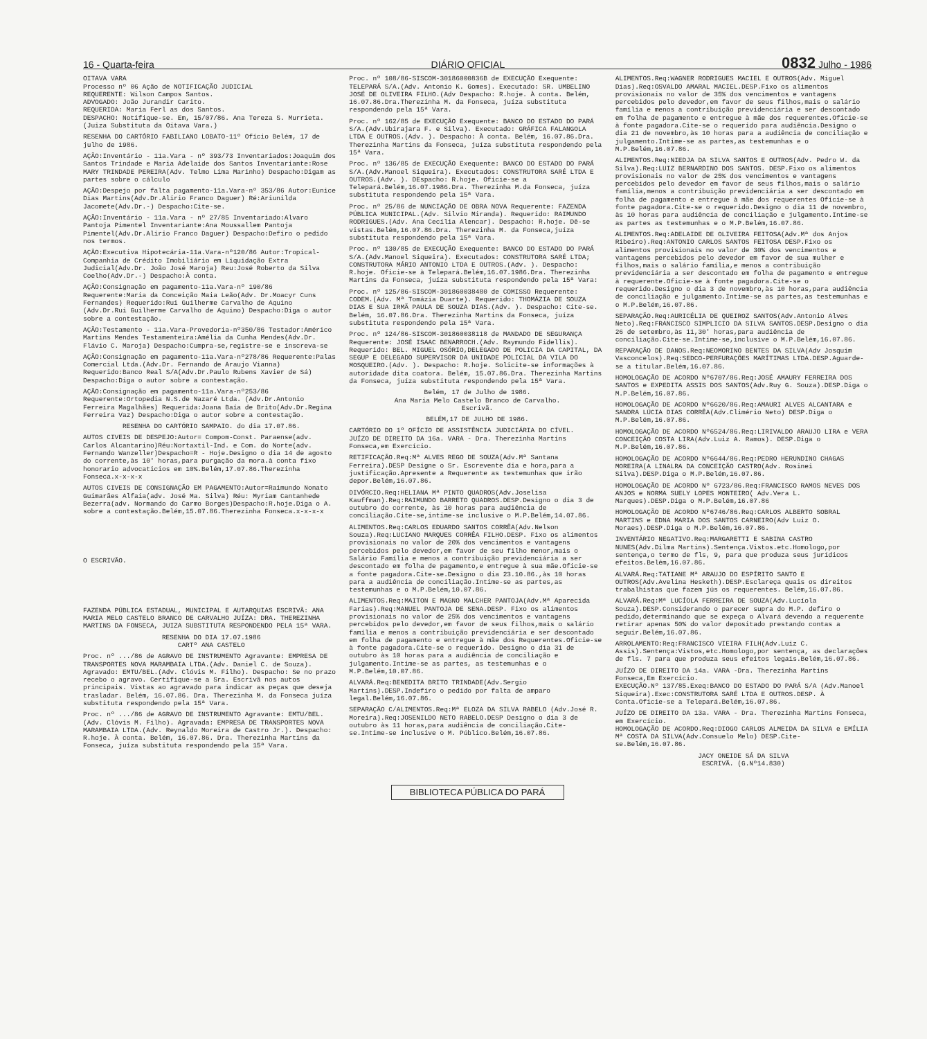16 - Quarta-feira DIÁRIO OFICIAL 0832 Julho - 1986
OITAVA VARA
Processo nº 06 Ação de NOTIFICAÇÃO JUDICIAL
REQUERENTE: Wilson Campos Santos.
ADVOGADO: João Jurandir Carito.
REQUERIDA: Maria Ferl as dos Santos.
DESPACHO: Notifique-se. Em, 15/07/86. Ana Tereza S. Murrieta. (Juiza Substituta da Oitava Vara.)
RESENHA DO CARTÓRIO FABILIANO LOBATO-11º Ofício Belém, 17 de julho de 1986.
AÇÃO:Inventário - 11a.Vara - nº 393/73 Inventariados:Joaquim dos Santos Trindade e Maria Adelaide dos Santos Inventariante:Rose MARY TRINDADE PEREIRA(Adv. Telmo Lima Marinho) Despacho:Digam as partes sobre o cálculo
AÇÃO:Despejo por falta pagamento-11a.Vara-nº 353/86 Autor:Eunice Dias Martins(Adv.Dr.Alirio Franco Daguer) Ré:Ariunilda Jacomete(Adv.Dr.-) Despacho:Cite-se.
AÇÃO:Inventário - 11a.Vara - nº 27/85 Inventariado:Alvaro Pantoja Pimentel Inventariante:Ana Moussallem Pantoja Pimentel(Adv.Dr.Alirio Franco Daguer) Despacho:Defiro o pedido nos termos.
AÇÃO:Executiva Hipotecária-11a.Vara-nº120/86 Autor:Tropical-Companhia de Crédito Imobiliário em Liquidação Extra Judicial(Adv.Dr. João José Maroja) Reu:José Roberto da Silva Coelho(Adv.Dr.-) Despacho:À conta.
AÇÃO:Consignação em pagamento-11a.Vara-nº 190/86 Requerente:Maria da Conceição Maia Leão(Adv. Dr.Moacyr Cuns Fernandes) Requerido:Rui Guilherme Carvalho de Aquino (Adv.Dr.Rui Guilherme Carvalho de Aquino) Despacho:Diga o autor sobre a contestação.
AÇÃO:Testamento - 11a.Vara-Provedoria-nº350/86 Testador:Américo Martins Mendes Testamenteira:Amélia da Cunha Mendes(Adv.Dr. Flávio C. Maroja) Despacho:Cumpra-se,registre-se e inscreva-se
AÇÃO:Consignação em pagamento-11a.Vara-nº278/86 Requerente:Palas Comercial Ltda.(Adv.Dr. Fernando de Araujo Vianna) Requerido:Banco Real S/A(Adv.Dr.Paulo Rubens Xavier de Sá) Despacho:Diga o autor sobre a contestação.
AÇÃO:Consignação em pagamento-11a.Vara-nº253/86 Requerente:Ortopedia N.S.de Nazaré Ltda. (Adv.Dr.Antonio Ferreira Magalhães) Requerida:Joana Baía de Brito(Adv.Dr.Regina Ferreira Vaz) Despacho:Diga o autor sobre a contestação.
RESENHA DO CARTÓRIO SAMPAIO. do dia 17.07.86.
AUTOS CIVEIS DE DESPEJO:Autor= Compom-Const. Paraense(adv. Carlos Alcantarino)Réu:Nortaxtil-Ind. e Com. do Norte(adv. Fernando Wanzeller)Despacho=R - Hoje.Designo o dia 14 de agosto do corrente,às 10' horas,para purgação da mora.à conta fixo honorario advocaticios em 10%.Belém,17.07.86.Therezinha Fonseca.x-x-x-x
AUTOS CIVEIS DE CONSIGNAÇÃO EM PAGAMENTO:Autor=Raimundo Nonato Guimarães Alfaia(adv. José Ma. Silva) Réu: Myriam Cantanhede Bezerra(adv. Normando do Carmo Borges)Despacho:R.hoje.Diga o A. sobre a contestação.Belém,15.07.86.Therezinha Fonseca.x-x-x-x
O ESCRIVÃO.
FAZENDA PÚBLICA ESTADUAL, MUNICIPAL E AUTARQUIAS ESCRIVÃ: ANA MARIA MELO CASTELO BRANCO DE CARVALHO JUÍZA: DRA. THEREZINHA MARTINS DA FONSECA, JUIZA SUBSTITUTA RESPONDENDO PELA 15ª VARA.
RESENHA DO DIA 17.07.1986
CARTº ANA CASTELO
Proc. nº .../86 de AGRAVO DE INSTRUMENTO Agravante: EMPRESA DE TRANSPORTES NOVA MARAMBAIA LTDA.(Adv. Daniel C. de Souza). Agravado: EMTU/BEL.(Adv. Clóvis M. Filho). Despacho: Se no prazo recebo o agravo. Certifique-se a Sra. Escrivã nos autos principais. Vistas ao agravado para indicar as peças que deseja trasladar. Belém, 16.07.86. Dra. Therezinha M. da Fonseca juíza substituta respondendo pela 15ª Vara.
Proc. nº .../86 de AGRAVO DE INSTRUMENTO Agravante: EMTU/BEL.(Adv. Clóvis M. Filho). Agravada: EMPRESA DE TRANSPORTES NOVA MARAMBAIA LTDA.(Adv. Reynaldo Moreira de Castro Jr.). Despacho: R.hoje. À conta. Belém, 16.07.86. Dra. Therezinha Martins da Fonseca, juíza substituta respondendo pela 15ª Vara.
Proc. nº 108/86-SISCOM-30186000836B de EXECUÇÃO Exequente: TELEPARÁ S/A.(Adv. Antonio K. Gomes). Executado: SR. UMBELINO JOSÉ DE OLIVEIRA FILHO.(Adv Despacho: R.hoje. À conta. Belém, 16.07.86.Dra.Therezinha M. da Fonseca, juíza substituta respondendo pela 15ª Vara.
Proc. nº 162/85 de EXECUÇÃO Exequente: BANCO DO ESTADO DO PARÁ S/A.(Adv.Ubirajara F. e Silva). Executado: GRÁFICA FALANGOLA LTDA E OUTROS.(Adv. ). Despacho: À conta. Belém, 16.07.86.Dra. Therezinha Martins da Fonseca, juíza substituta respondendo pela 15ª Vara.
Proc. nº 136/85 de EXECUÇÃO Exequente: BANCO DO ESTADO DO PARÁ S/A.(Adv.Manoel Siqueira). Executados: CONSTRUTORA SARÉ LTDA E OUTROS.(Adv. ). DEspacho: R.hoje. Oficie-se a Telepará.Belém,16.07.1986.Dra. Therezinha M.da Fonseca, juíza substituta respondendo pela 15ª Vara.
Proc. nº 25/86 de NUNCIAÇÃO DE OBRA NOVA Requerente: FAZENDA PÚBLICA MUNICIPAL.(Adv. Silvio Miranda). Requerido: RAIMUNDO RODRIGUES.(Adv. Ana Cecília Alencar). Despacho: R.hoje. Dê-se vistas.Belém,16.07.86.Dra. Therezinha M. da Fonseca,juíza substituta respondendo pela 15ª Vara.
Proc. nº 130/85 de EXECUÇÃO Exequente: BANCO DO ESTADO DO PARÁ S/A.(Adv.Manoel Siqueira). Executados: CONSTRUTORA SARÉ LTDA; CONSTRUTORA MÁRIO ANTONIO LTDA E OUTROS.(Adv. ). Despacho: R.hoje. Oficie-se à Telepará.Belém,16.07.1986.Dra. Therezinha Martins da Fonseca, juíza substituta respondendo pela 15ª Vara:
Proc. nº 125/86-SISCOM-301860038480 de COMISSO Requerente: CODEM.(Adv. Mª Tomázia Duarte). Requerido: THOMÁZIA DE SOUZA DIAS E SUA IRMÃ PAULA DE SOUZA DIAS.(Adv. ). Despacho: Cite-se. Belém, 16.07.86.Dra. Therezinha Martins da Fonseca, juíza substituta respondendo pela 15ª Vara.
Proc. nº 124/86-SISCOM-301860038118 de MANDADO DE SEGURANÇA Requerente: JOSÉ ISAAC BENARROCH.(Adv. Raymundo Fidellis). Requerido: BEL. MIGUEL OSÓRIO,DELEGADO DE POLICIA DA CAPITAL, DA SEGUP E DELEGADO SUPERVISOR DA UNIDADE POLICIAL DA VILA DO MOSQUEIRO.(Adv. ). Despacho: R.hoje. Solicite-se informações à autoridade dita coatora. Belém, 15.07.86.Dra. Therezinha Martins da Fonseca, juíza substituta respondendo pela 15ª Vara.
Belém, 17 de Julho de 1986.
Ana Maria Melo Castelo Branco de Carvalho.
Escrivã.
BELÉM,17 DE JULHO DE 1986.
CARTÓRIO DO 1º OFÍCIO DE ASSISTÊNCIA JUDICIÁRIA DO CÍVEL.
JUÍZO DE DIREITO DA 16a. VARA - Dra. Therezinha Martins Fonseca,em Exercício.
RETIFICAÇÃO.Req:Mª ALVES REGO DE SOUZA(Adv.Mª Santana Ferreira).DESP Designe o Sr. Escrevente dia e hora,para a justificação.Apresente a Requerente as testemunhas que irão depor.Belém,16.07.86.
DIVÓRCIO.Req:HELIANA Mª PINTO QUADROS(Adv.Joselisa Kauffman).Req:RAIMUNDO BARRETO QUADROS.DESP.Designo o dia 3 de outubro do corrente, às 10 horas para audiência de conciliação.Cite-se,intime-se inclusive o M.P.Belém,14.07.86.
ALIMENTOS.Req:CARLOS EDUARDO SANTOS CORRÊA(Adv.Nelson Souza).Req:LUCIANO MARQUES CORRÊA FILHO.DESP. Fixo os alimentos provisionais no valor de 20% dos vencimentos e vantagens percebidos pelo devedor,em favor de seu filho menor,mais o Salário Família e menos a contribuição previdenciária a ser descontado em folha de pagamento,e entregue à sua mãe.Oficie-se a fonte pagadora.Cite-se.Designo o dia 23.10.86.,às 10 horas para a audiência de conciliação.Intime-se as partes,as testemunhas e o M.P.Belém,10.07.86.
ALIMENTOS.Req:MAITON E MAGNO MALCHER PANTOJA(Adv.Mª Aparecida Farias).Req:MANUEL PANTOJA DE SENA.DESP. Fixo os alimentos provisionais no valor de 25% dos vencimentos e vantagens percebidos pelo devedor,em favor de seus filhos,mais o salário família e menos a contribuição previdenciária e ser descontado em folha de pagamento e entregue à mãe dos Requerentes.Oficie-se à fonte pagadora.Cite-se o requerido. Designo o dia 31 de outubro às 10 horas para a audiência de conciliação e julgamento.Intime-se as partes, as testemunhas e o M.P.Belém,10.07.86.
ALVARÁ.Req:BENEDITA BRITO TRINDADE(Adv.Sergio Martins).DESP.Indefiro o pedido por falta de amparo legal.Belém,16.07.86.
SEPARAÇÃO C/ALIMENTOS.Req:Mª ELOZA DA SILVA RABELO (Adv.José R. Moreira).Req:JOSENILDO NETO RABELO.DESP Designo o dia 3 de outubro às 11 horas,para audiência de conciliação.Cite-se.Intime-se inclusive o M. Público.Belém,16.07.86.
ALIMENTOS.Req:WAGNER RODRIGUES MACIEL E OUTROS(Adv. Miguel Dias).Req:OSVALDO AMARAL MACIEL.DESP.Fixo os alimentos provisionais no valor de 35% dos vencimentos e vantagens percebidos pelo devedor,em favor de seus filhos,mais o salário família e menos a contribuição previdenciária e ser descontado em folha de pagamento e entregue à mãe dos requerentes.Oficie-se à fonte pagadora.Cite-se o requerido para audiência.Designo o dia 21 de novembro,às 10 horas para a audiência de conciliação e julgamento.Intime-se as partes,as testemunhas e o M.P.Belém,16.07.86.
ALIMENTOS.Req:NIEDJA DA SILVA SANTOS E OUTROS(Adv. Pedro W. da Silva).Req:LUIZ BERNARDINO DOS SANTOS. DESP.Fixo os alimentos provisionais no valor de 25% dos vencimentos e vantagens percebidos pelo devedor em favor de seus filhos,mais o salário família,menos a contribuição previdenciária a ser descontado em folha de pagamento e entregue à mãe dos requerentes Oficie-se à fonte pagadora.Cite-se o requerido.Designo o dia 11 de novembro, às 10 horas para audiência de conciliação e julgamento.Intime-se as partes as testemunhas e o M.P.Belém,16.07.86.
ALIMENTOS.Req:ADELAIDE DE OLIVEIRA FEITOSA(Adv.Mª dos Anjos Ribeiro).Req:ANTONIO CARLOS SANTOS FEITOSA DESP.Fixo os alimentos provisionais no valor de 30% dos vencimentos e vantagens percebidos pelo devedor em favor de sua mulher e filhos,mais o salário família,e menos a contribuição previdenciária a ser descontado em folha de pagamento e entregue à requerente.Oficie-se à fonte pagadora.Cite-se o requerido.Designo o dia 3 de novembro,às 10 horas,para audiência de conciliação e julgamento.Intime-se as partes,as testemunhas e o M.P.Belém,16.07.86.
SEPARAÇÃO.Req:AURICÉLIA DE QUEIROZ SANTOS(Adv.Antonio Alves Neto).Req:FRANCISCO SIMPLICIO DA SILVA SANTOS.DESP.Designo o dia 26 de setembro,às 11,30' horas,para audiência de conciliação.Cite-se.Intime-se,inclusive o M.P.Belém,16.07.86.
REPARAÇÃO DE DANOS.Req:NEOMORINO BENTES DA SILVA(Adv Josquim Vasconcelos).Req:SEDCO-PERFURAÇÕES MARÍTIMAS LTDA.DESP.Aguarde-se a titular.Belém,16.07.86.
HOMOLOGAÇÃO DE ACORDO Nº6707/86.Req:JOSÉ AMAURY FERREIRA DOS SANTOS e EXPEDITA ASSIS DOS SANTOS(Adv.Ruy G. Souza).DESP.Diga o M.P.Belém,16.07.86.
HOMOLOGAÇÃO DE ACORDO Nº6620/86.Req:AMAURI ALVES ALCANTARA e SANDRA LÚCIA DIAS CORRÊA(Adv.Climério Neto) DESP.Diga o M.P.Belém,16.07.86.
HOMOLOGAÇÃO DE ACORDO Nº6524/86.Req:LIRIVALDO ARAUJO LIRA e VERA CONCEIÇÃO COSTA LIRA(Adv.Luiz A. Ramos). DESP.Diga o M.P.Belém,16.07.86.
HOMOLOGAÇÃO DE ACORDO Nº6644/86.Req:PEDRO HERUNDINO CHAGAS MOREIRA(A LINALRA DA CONCEIÇÃO CASTRO(Adv. Rosinei Silva).DESP.Diga o M.P.Belém,16.07.86.
HOMOLOGAÇÃO DE ACORDO Nº 6723/86.Req:FRANCISCO RAMOS NEVES DOS ANJOS e NORMA SUELY LOPES MONTEIRO( Adv.Vera L. Marques).DESP.Diga o M.P.Belém,16.07.86
HOMOLOGAÇÃO DE ACORDO Nº6746/86.Req:CARLOS ALBERTO SOBRAL MARTINS e EDNA MARIA DOS SANTOS CARNEIRO(Adv Luiz O. Moraes).DESP.Diga o M.P.Belém,16.07.86.
INVENTÁRIO NEGATIVO.Req:MARGARETTI E SABINA CASTRO NUNES(Adv.Dilma Martins).Sentença.Vistos.etc.Homologo,por sentença,o termo de fls, 9, para que produza seus jurídicos efeitos.Belém,16.07.86.
ALVARÁ.Req:TATIANE Mª ARAUJO DO ESPÍRITO SANTO E OUTROS(Adv.Avelina Hesketh).DESP.Esclareça quais os direitos trabalhistas que fazem jús os requerentes. Belém,16.07.86.
ALVARÁ.Req:Mª LUCÍOLA FERREIRA DE SOUZA(Adv.Lucíola Souza).DESP.Considerando o parecer supra do M.P. defiro o pedido,determinando que se expeça o Alvará devendo a requerente retirar apenas 50% do valor depositado prestando contas a seguir.Belém,16.07.86.
ARROLAMENTO:Req:FRANCISCO VIEIRA FILH(Adv.Luiz C. Assis).Sentença:Vistos,etc.Homologo,por sentença, as declarações de fls. 7 para que produza seus efeitos legais.Belém,16.07.86.
JUÍZO DE DIREITO DA 14a. VARA -Dra. Therezinha Martins Fonseca,Em Exercício.
EXECUÇÃO.Nº 137/85.Exeq:BANCO DO ESTADO DO PARÁ S/A (Adv.Manoel Siqueira).Exec:CONSTRUTORA SARÉ LTDA E OUTROS.DESP. À Conta.Oficie-se a Telepará.Belém,16.07.86.
JUÍZO DE DIREITO DA 13a. VARA - Dra. Therezinha Martins Fonseca, em Exercício.
HOMOLOGAÇÃO DE ACORDO.Req:DIOGO CARLOS ALMEIDA DA SILVA e EMÍLIA Mª COSTA DA SILVA(Adv.Consuelo Melo) DESP.Cite-se.Belém,16.07.86.
JACY ONEIDE SÁ DA SILVA
ESCRIVÃ. (G.Nº14.830)
BIBLIOTECA PÚBLICA DO PARÁ